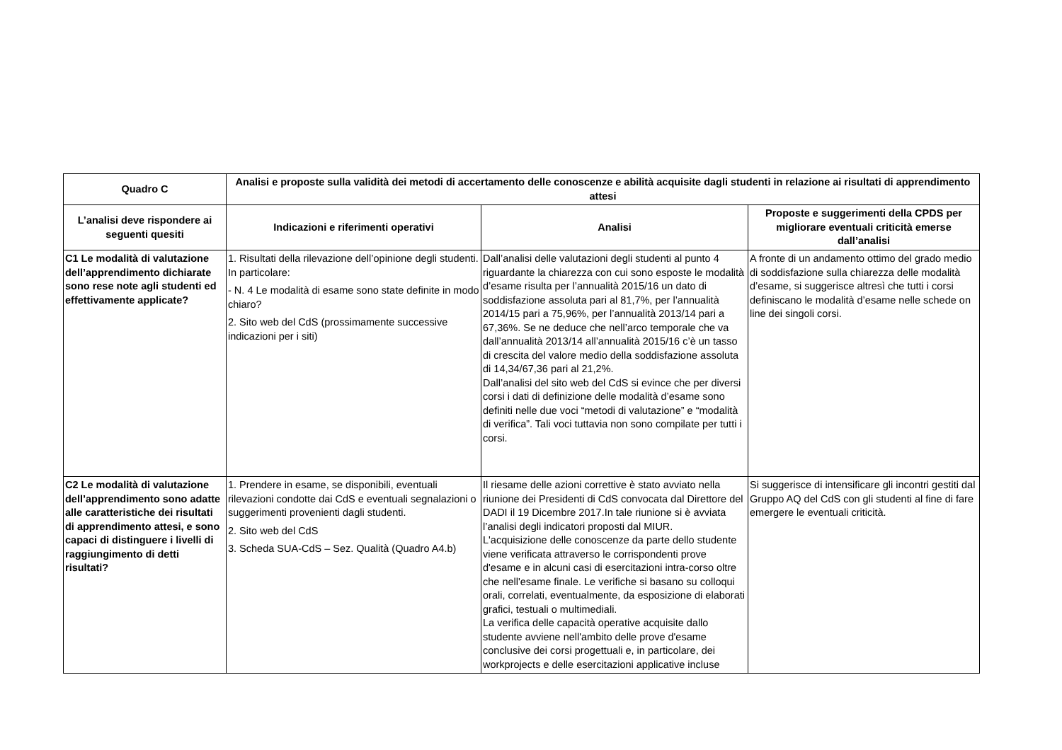| Quadro C | Analisi e proposte sulla validità dei metodi di accertamento delle conoscenze e abilità acquisite dagli studenti in relazione ai risultati di apprendimento attesi | | |
| --- | --- | --- | --- |
| L’analisi deve rispondere ai seguenti quesiti | Indicazioni e riferimenti operativi | Analisi | Proposte e suggerimenti della CPDS per migliorare eventuali criticità emerse dall’analisi |
| C1 Le modalità di valutazione dell’apprendimento dichiarate sono rese note agli studenti ed effettivamente applicate? | 1. Risultati della rilevazione dell’opinione degli studenti. In particolare: - N. 4 Le modalità di esame sono state definite in modo chiaro? 2. Sito web del CdS (prossimamente successive indicazioni per i siti) | Dall’analisi delle valutazioni degli studenti al punto 4 riguardante la chiarezza con cui sono esposte le modalità d’esame risulta per l’annualità 2015/16 un dato di soddisfazione assoluta pari al 81,7%, per l’annualità 2014/15 pari a 75,96%, per l’annualità 2013/14 pari a 67,36%. Se ne deduce che nell’arco temporale che va dall’annualità 2013/14 all’annualità 2015/16 c’è un tasso di crescita del valore medio della soddisfazione assoluta di 14,34/67,36 pari al 21,2%. Dall’analisi del sito web del CdS si evince che per diversi corsi i dati di definizione delle modalità d’esame sono definiti nelle due voci “metodi di valutazione” e “modalità di verifica”. Tali voci tuttavia non sono compilate per tutti i corsi. | A fronte di un andamento ottimo del grado medio di soddisfazione sulla chiarezza delle modalità d’esame, si suggerisce altresì che tutti i corsi definiscano le modalità d’esame nelle schede on line dei singoli corsi. |
| C2 Le modalità di valutazione dell’apprendimento sono adatte alle caratteristiche dei risultati di apprendimento attesi, e sono capaci di distinguere i livelli di raggiungimento di detti risultati? | 1. Prendere in esame, se disponibili, eventuali rilevazioni condotte dai CdS e eventuali segnalazioni o suggerimenti provenienti dagli studenti. 2. Sito web del CdS 3. Scheda SUA-CdS – Sez. Qualità (Quadro A4.b) | Il riesame delle azioni correttive è stato avviato nella riunione dei Presidenti di CdS convocata dal Direttore del DADI il 19 Dicembre 2017.In tale riunione si è avviata l’analisi degli indicatori proposti dal MIUR. L'acquisizione delle conoscenze da parte dello studente viene verificata attraverso le corrispondenti prove d'esame e in alcuni casi di esercitazioni intra-corso oltre che nell'esame finale. Le verifiche si basano su colloqui orali, correlati, eventualmente, da esposizione di elaborati grafici, testuali o multimediali. La verifica delle capacità operative acquisite dallo studente avviene nell'ambito delle prove d'esame conclusive dei corsi progettuali e, in particolare, dei workprojects e delle esercitazioni applicative incluse | Si suggerisce di intensificare gli incontri gestiti dal Gruppo AQ del CdS con gli studenti al fine di fare emergere le eventuali criticità. |